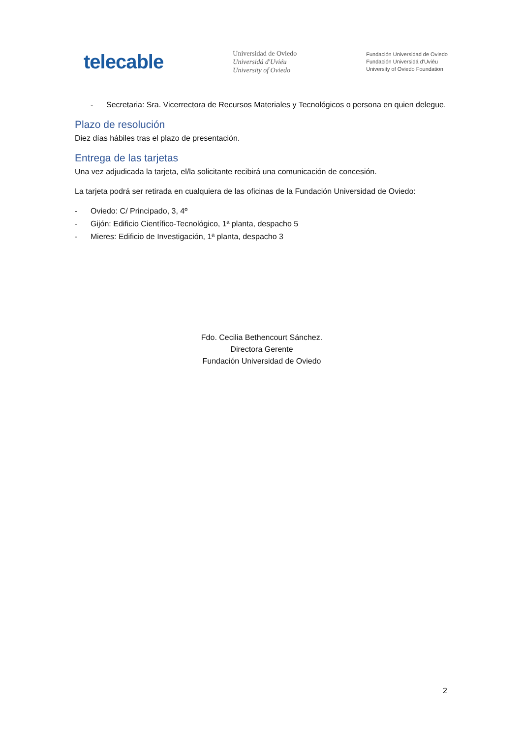telecable
Universidad de Oviedo
Universidá d'Uviéu
University of Oviedo
Fundación Universidad de Oviedo
Fundación Universidá d'Uviéu
University of Oviedo Foundation
- Secretaria: Sra. Vicerrectora de Recursos Materiales y Tecnológicos o persona en quien delegue.
Plazo de resolución
Diez días hábiles tras el plazo de presentación.
Entrega de las tarjetas
Una vez adjudicada la tarjeta, el/la solicitante recibirá una comunicación de concesión.
La tarjeta podrá ser retirada en cualquiera de las oficinas de la Fundación Universidad de Oviedo:
- Oviedo: C/ Principado, 3, 4º
- Gijón: Edificio Científico-Tecnológico, 1ª planta, despacho 5
- Mieres: Edificio de Investigación, 1ª planta, despacho 3
Fdo. Cecilia Bethencourt Sánchez.
Directora Gerente
Fundación Universidad de Oviedo
2